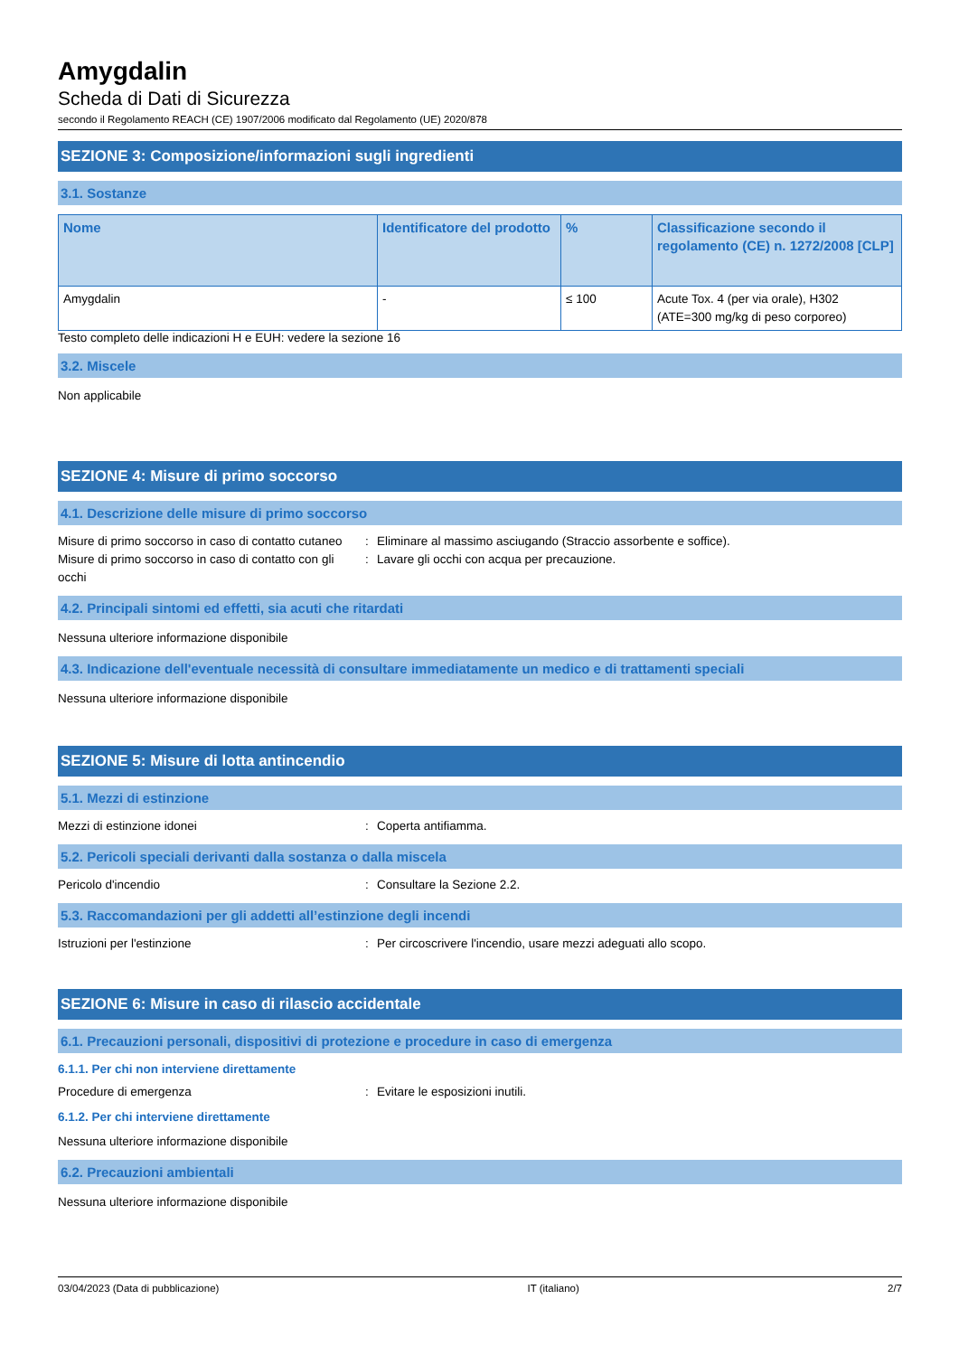Amygdalin
Scheda di Dati di Sicurezza
secondo il Regolamento REACH (CE) 1907/2006 modificato dal Regolamento (UE) 2020/878
SEZIONE 3: Composizione/informazioni sugli ingredienti
3.1. Sostanze
| Nome | Identificatore del prodotto | % | Classificazione secondo il regolamento (CE) n. 1272/2008 [CLP] |
| --- | --- | --- | --- |
| Amygdalin | - | ≤ 100 | Acute Tox. 4 (per via orale), H302 (ATE=300 mg/kg di peso corporeo) |
Testo completo delle indicazioni H e EUH: vedere la sezione 16
3.2. Miscele
Non applicabile
SEZIONE 4: Misure di primo soccorso
4.1. Descrizione delle misure di primo soccorso
Misure di primo soccorso in caso di contatto cutaneo
: Eliminare al massimo asciugando (Straccio assorbente e soffice).
Misure di primo soccorso in caso di contatto con gli occhi
: Lavare gli occhi con acqua per precauzione.
4.2. Principali sintomi ed effetti, sia acuti che ritardati
Nessuna ulteriore informazione disponibile
4.3. Indicazione dell'eventuale necessità di consultare immediatamente un medico e di trattamenti speciali
Nessuna ulteriore informazione disponibile
SEZIONE 5: Misure di lotta antincendio
5.1. Mezzi di estinzione
Mezzi di estinzione idonei : Coperta antifiamma.
5.2. Pericoli speciali derivanti dalla sostanza o dalla miscela
Pericolo d'incendio : Consultare la Sezione 2.2.
5.3. Raccomandazioni per gli addetti all’estinzione degli incendi
Istruzioni per l'estinzione : Per circoscrivere l'incendio, usare mezzi adeguati allo scopo.
SEZIONE 6: Misure in caso di rilascio accidentale
6.1. Precauzioni personali, dispositivi di protezione e procedure in caso di emergenza
6.1.1. Per chi non interviene direttamente
Procedure di emergenza : Evitare le esposizioni inutili.
6.1.2. Per chi interviene direttamente
Nessuna ulteriore informazione disponibile
6.2. Precauzioni ambientali
Nessuna ulteriore informazione disponibile
03/04/2023 (Data di pubblicazione) IT (italiano) 2/7